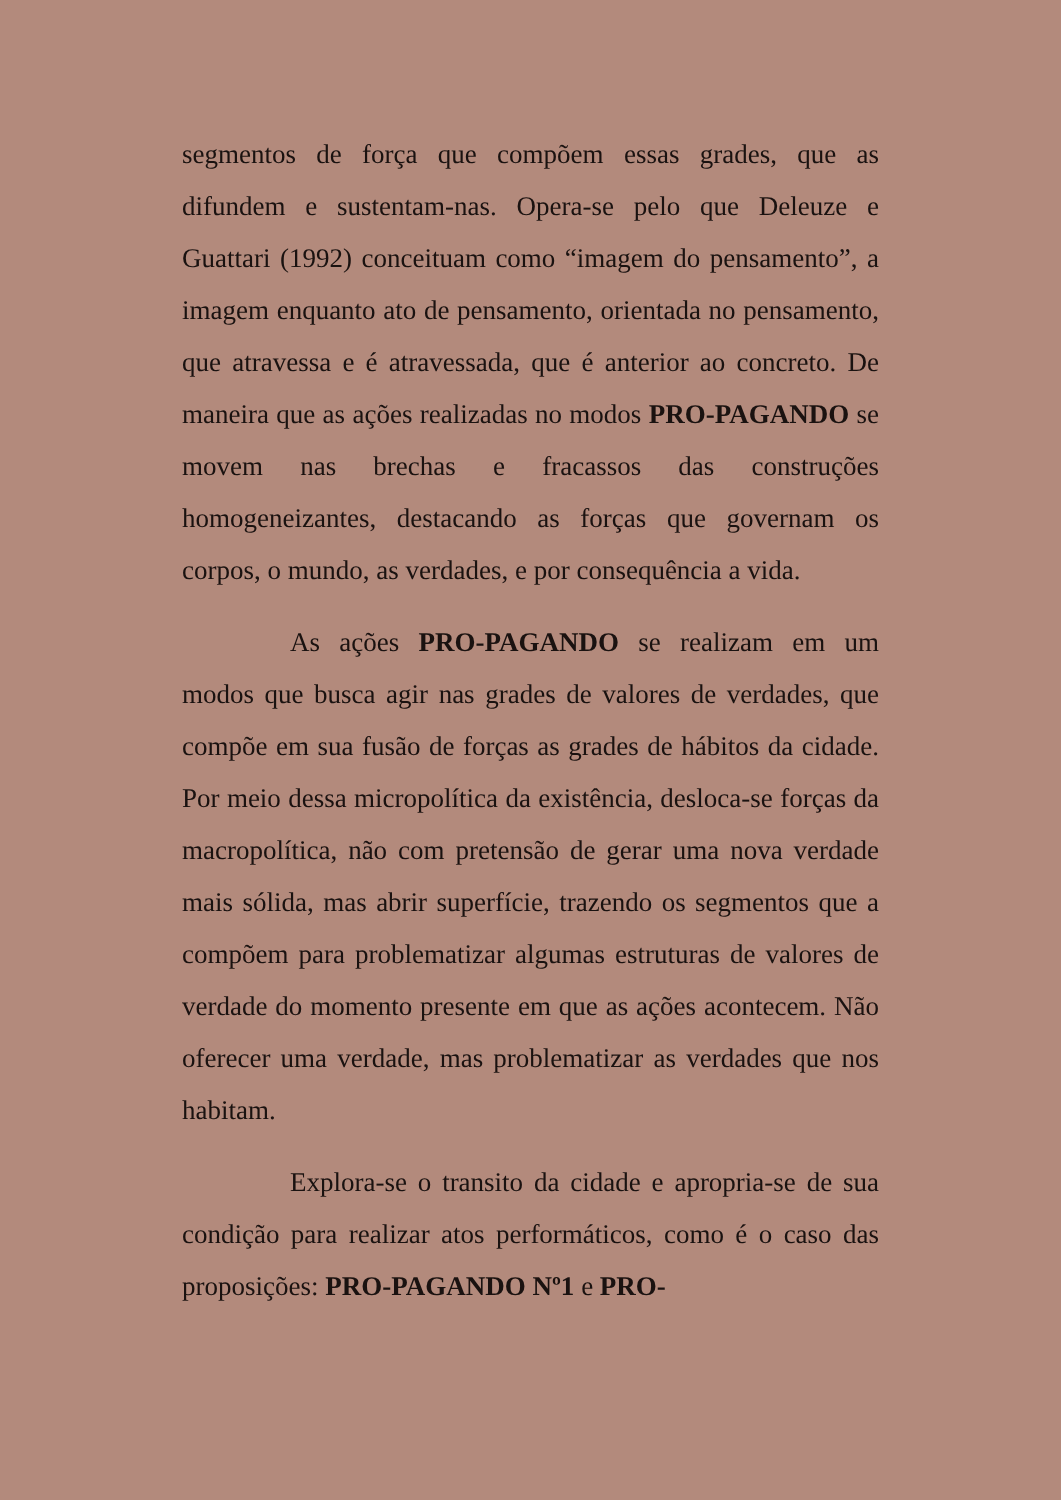segmentos de força que compõem essas grades, que as difundem e sustentam-nas. Opera-se pelo que Deleuze e Guattari (1992) conceituam como “imagem do pensamento”, a imagem enquanto ato de pensamento, orientada no pensamento, que atravessa e é atravessada, que é anterior ao concreto. De maneira que as ações realizadas no modos PRO-PAGANDO se movem nas brechas e fracassos das construções homogeneizantes, destacando as forças que governam os corpos, o mundo, as verdades, e por consequência a vida.
As ações PRO-PAGANDO se realizam em um modos que busca agir nas grades de valores de verdades, que compõe em sua fusão de forças as grades de hábitos da cidade. Por meio dessa micropolítica da existência, desloca-se forças da macropolítica, não com pretensão de gerar uma nova verdade mais sólida, mas abrir superfície, trazendo os segmentos que a compõem para problematizar algumas estruturas de valores de verdade do momento presente em que as ações acontecem. Não oferecer uma verdade, mas problematizar as verdades que nos habitam.
Explora-se o transito da cidade e apropria-se de sua condição para realizar atos performáticos, como é o caso das proposições: PRO-PAGANDO Nº1 e PRO-